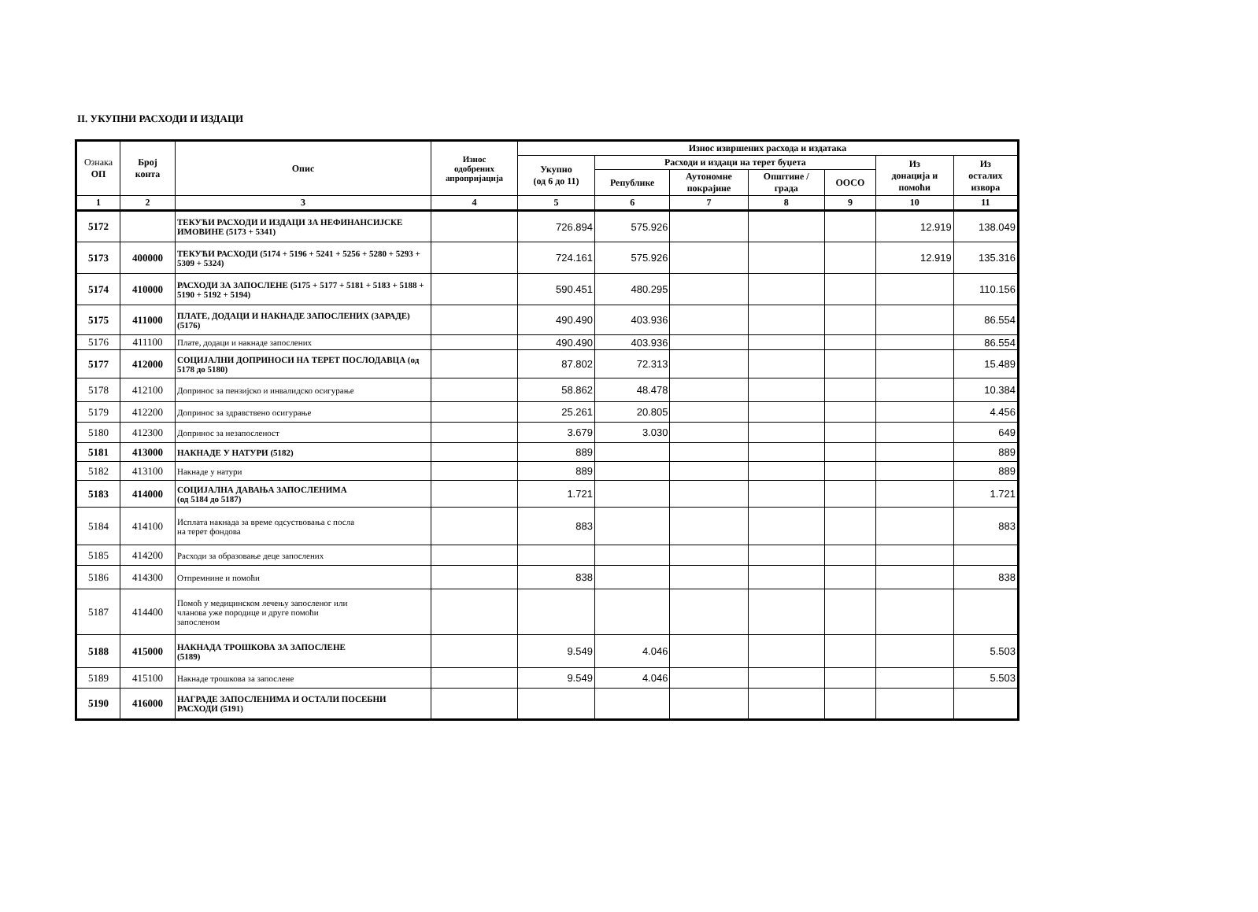II. УКУПНИ РАСХОДИ И ИЗДАЦИ
| Ознака ОП | Број конта | Опис | Износ одобрених апропријација | Износ извршених расхода и издатака | | | | | | |
| --- | --- | --- | --- | --- | --- | --- | --- | --- | --- | --- |
| | | | | Укупно (од 6 до 11) | Расходи и издаци на терет буџета | | | | Из донација и помоћи | Из осталих извора |
| | | | | | Републике | Аутономне покрајине | Општине / града | ООСО | | |
| 1 | 2 | 3 | 4 | 5 | 6 | 7 | 8 | 9 | 10 | 11 |
| 5172 | | ТЕКУЋИ РАСХОДИ И ИЗДАЦИ ЗА НЕФИНАНСИЈСКЕ ИМОВИНЕ (5173 + 5341) | | 726.894 | 575.926 | | | | 12.919 | 138.049 |
| 5173 | 400000 | ТЕКУЋИ РАСХОДИ (5174 + 5196 + 5241 + 5256 + 5280 + 5293 + 5309 + 5324) | | 724.161 | 575.926 | | | | 12.919 | 135.316 |
| 5174 | 410000 | РАСХОДИ ЗА ЗАПОСЛЕНЕ (5175 + 5177 + 5181 + 5183 + 5188 + 5190 + 5192 + 5194) | | 590.451 | 480.295 | | | | | 110.156 |
| 5175 | 411000 | ПЛАТЕ, ДОДАЦИ И НАКНАДЕ ЗАПОСЛЕНИХ (ЗАРАДЕ) (5176) | | 490.490 | 403.936 | | | | | 86.554 |
| 5176 | 411100 | Плате, додаци и накнаде запослених | | 490.490 | 403.936 | | | | | 86.554 |
| 5177 | 412000 | СОЦИЈАЛНИ ДОПРИНОСИ НА ТЕРЕТ ПОСЛОДАВЦА (од 5178 до 5180) | | 87.802 | 72.313 | | | | | 15.489 |
| 5178 | 412100 | Допринос за пензијско и инвалидско осигурање | | 58.862 | 48.478 | | | | | 10.384 |
| 5179 | 412200 | Допринос за здравствено осигурање | | 25.261 | 20.805 | | | | | 4.456 |
| 5180 | 412300 | Допринос за незапосленост | | 3.679 | 3.030 | | | | | 649 |
| 5181 | 413000 | НАКНАДЕ У НАТУРИ (5182) | | 889 | | | | | | 889 |
| 5182 | 413100 | Накнаде у натури | | 889 | | | | | | 889 |
| 5183 | 414000 | СОЦИЈАЛНА ДАВАЊА ЗАПОСЛЕНИМА (од 5184 до 5187) | | 1.721 | | | | | | 1.721 |
| 5184 | 414100 | Исплата накнада за време одсуствовања с посла на терет фондова | | 883 | | | | | | 883 |
| 5185 | 414200 | Расходи за образовање деце запослених | | | | | | | | |
| 5186 | 414300 | Отпремнине и помоћи | | 838 | | | | | | 838 |
| 5187 | 414400 | Помоћ у медицинском лечењу запосленог или чланова уже породице и друге помоћи запосленом | | | | | | | | |
| 5188 | 415000 | НАКНАДА ТРОШКОВА ЗА ЗАПОСЛЕНЕ (5189) | | 9.549 | 4.046 | | | | | 5.503 |
| 5189 | 415100 | Накнаде трошкова за запослене | | 9.549 | 4.046 | | | | | 5.503 |
| 5190 | 416000 | НАГРАДЕ ЗАПОСЛЕНИМА И ОСТАЛИ ПОСЕБНИ РАСХОДИ (5191) | | | | | | | | |